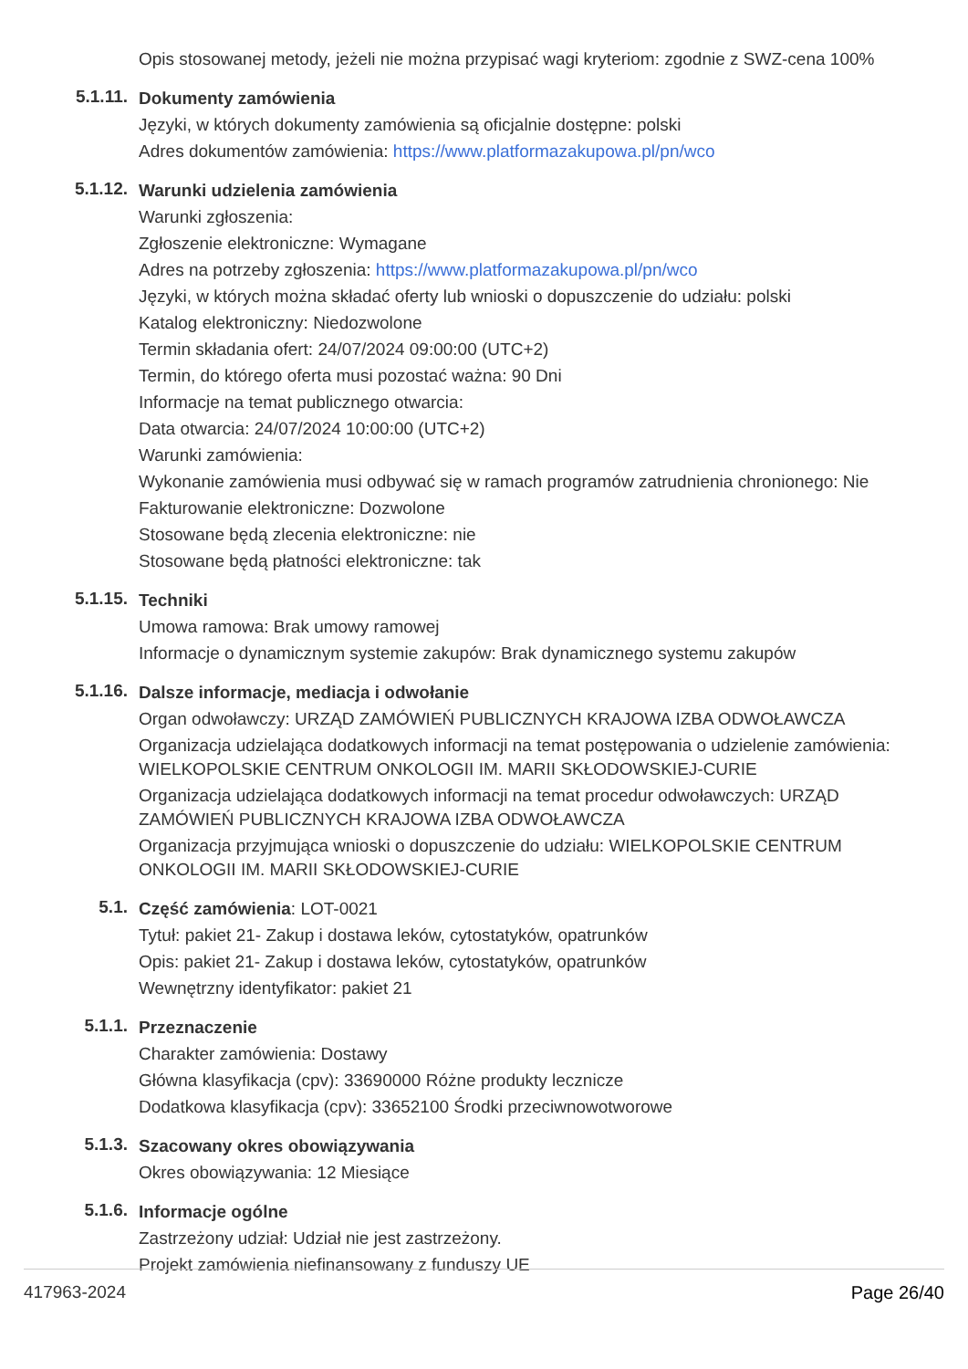Opis stosowanej metody, jeżeli nie można przypisać wagi kryteriom: zgodnie z SWZ-cena 100%
5.1.11.
Dokumenty zamówienia
Języki, w których dokumenty zamówienia są oficjalnie dostępne: polski
Adres dokumentów zamówienia: https://www.platformazakupowa.pl/pn/wco
5.1.12.
Warunki udzielenia zamówienia
Warunki zgłoszenia:
Zgłoszenie elektroniczne: Wymagane
Adres na potrzeby zgłoszenia: https://www.platformazakupowa.pl/pn/wco
Języki, w których można składać oferty lub wnioski o dopuszczenie do udziału: polski
Katalog elektroniczny: Niedozwolone
Termin składania ofert: 24/07/2024 09:00:00 (UTC+2)
Termin, do którego oferta musi pozostać ważna: 90 Dni
Informacje na temat publicznego otwarcia:
Data otwarcia: 24/07/2024 10:00:00 (UTC+2)
Warunki zamówienia:
Wykonanie zamówienia musi odbywać się w ramach programów zatrudnienia chronionego: Nie
Fakturowanie elektroniczne: Dozwolone
Stosowane będą zlecenia elektroniczne: nie
Stosowane będą płatności elektroniczne: tak
5.1.15.
Techniki
Umowa ramowa: Brak umowy ramowej
Informacje o dynamicznym systemie zakupów: Brak dynamicznego systemu zakupów
5.1.16.
Dalsze informacje, mediacja i odwołanie
Organ odwoławczy: URZĄD ZAMÓWIEŃ PUBLICZNYCH KRAJOWA IZBA ODWOŁAWCZA
Organizacja udzielająca dodatkowych informacji na temat postępowania o udzielenie zamówienia: WIELKOPOLSKIE CENTRUM ONKOLOGII IM. MARII SKŁODOWSKIEJ-CURIE
Organizacja udzielająca dodatkowych informacji na temat procedur odwoławczych: URZĄD ZAMÓWIEŃ PUBLICZNYCH KRAJOWA IZBA ODWOŁAWCZA
Organizacja przyjmująca wnioski o dopuszczenie do udziału: WIELKOPOLSKIE CENTRUM ONKOLOGII IM. MARII SKŁODOWSKIEJ-CURIE
5.1.
Część zamówienia: LOT-0021
Tytuł: pakiet 21- Zakup i dostawa leków, cytostatyków, opatrunków
Opis: pakiet 21- Zakup i dostawa leków, cytostatyków, opatrunków
Wewnętrzny identyfikator: pakiet 21
5.1.1.
Przeznaczenie
Charakter zamówienia: Dostawy
Główna klasyfikacja (cpv): 33690000 Różne produkty lecznicze
Dodatkowa klasyfikacja (cpv): 33652100 Środki przeciwnowotworowe
5.1.3.
Szacowany okres obowiązywania
Okres obowiązywania: 12 Miesiące
5.1.6.
Informacje ogólne
Zastrzeżony udział: Udział nie jest zastrzeżony.
Projekt zamówienia niefinansowany z funduszy UE
417963-2024 Page 26/40